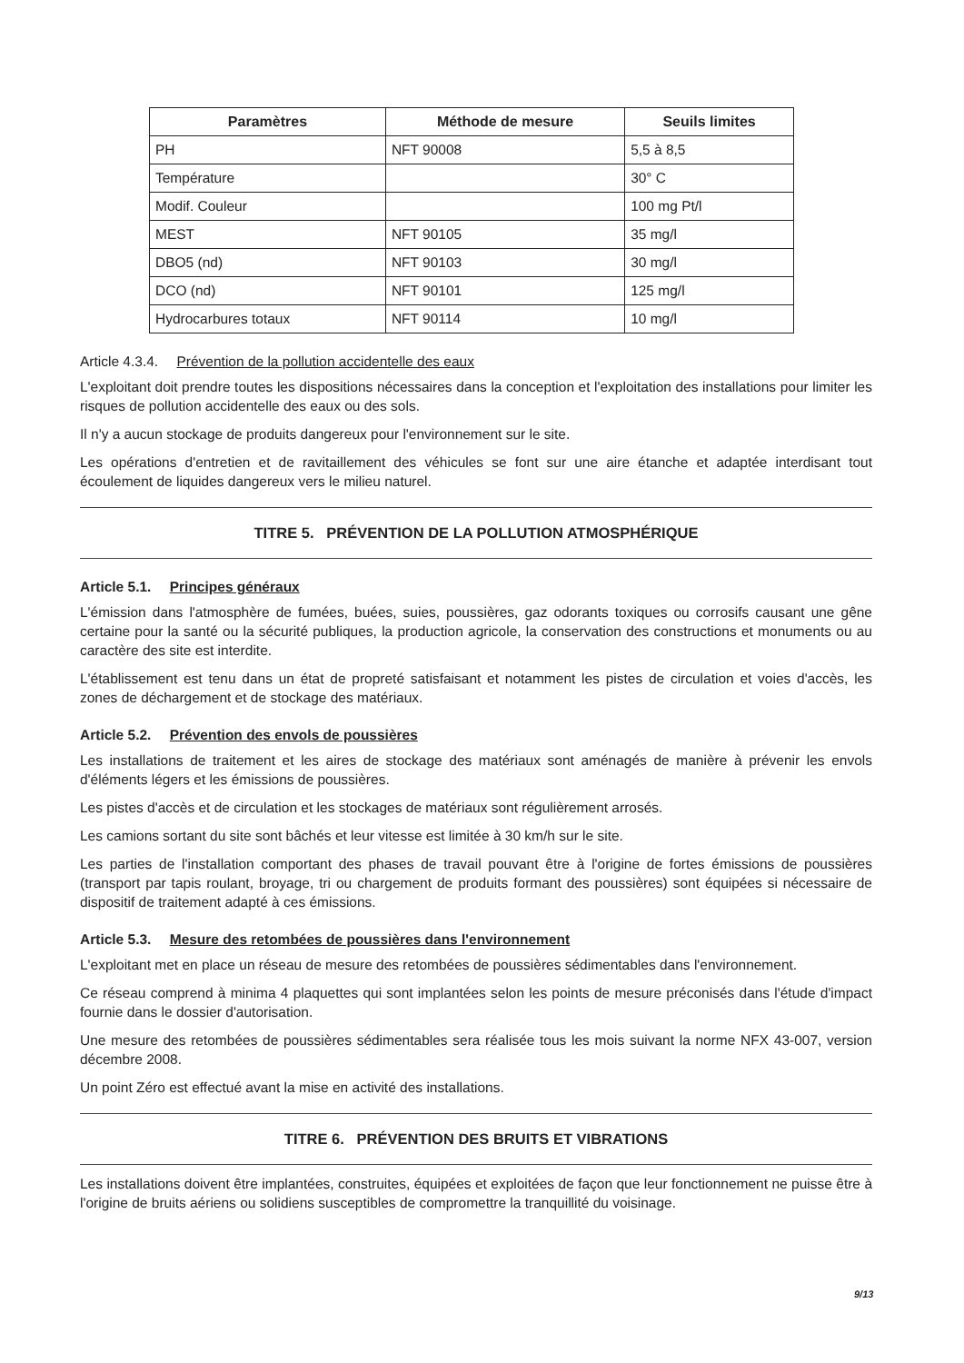| Paramètres | Méthode de mesure | Seuils limites |
| --- | --- | --- |
| PH | NFT 90008 | 5,5 à 8,5 |
| Température | | 30° C |
| Modif. Couleur | | 100 mg Pt/l |
| MEST | NFT 90105 | 35 mg/l |
| DBO5 (nd) | NFT 90103 | 30 mg/l |
| DCO (nd) | NFT 90101 | 125 mg/l |
| Hydrocarbures totaux | NFT 90114 | 10 mg/l |
Article 4.3.4. Prévention de la pollution accidentelle des eaux
L'exploitant doit prendre toutes les dispositions nécessaires dans la conception et l'exploitation des installations pour limiter les risques de pollution accidentelle des eaux ou des sols.
Il n'y a aucun stockage de produits dangereux pour l'environnement sur le site.
Les opérations d'entretien et de ravitaillement des véhicules se font sur une aire étanche et adaptée interdisant tout écoulement de liquides dangereux vers le milieu naturel.
TITRE 5. PRÉVENTION DE LA POLLUTION ATMOSPHÉRIQUE
Article 5.1. Principes généraux
L'émission dans l'atmosphère de fumées, buées, suies, poussières, gaz odorants toxiques ou corrosifs causant une gêne certaine pour la santé ou la sécurité publiques, la production agricole, la conservation des constructions et monuments ou au caractère des site est interdite.
L'établissement est tenu dans un état de propreté satisfaisant et notamment les pistes de circulation et voies d'accès, les zones de déchargement et de stockage des matériaux.
Article 5.2. Prévention des envols de poussières
Les installations de traitement et les aires de stockage des matériaux sont aménagés de manière à prévenir les envols d'éléments légers et les émissions de poussières.
Les pistes d'accès et de circulation et les stockages de matériaux sont régulièrement arrosés.
Les camions sortant du site sont bâchés et leur vitesse est limitée à 30 km/h sur le site.
Les parties de l'installation comportant des phases de travail pouvant être à l'origine de fortes émissions de poussières (transport par tapis roulant, broyage, tri ou chargement de produits formant des poussières) sont équipées si nécessaire de dispositif de traitement adapté à ces émissions.
Article 5.3. Mesure des retombées de poussières dans l'environnement
L'exploitant met en place un réseau de mesure des retombées de poussières sédimentables dans l'environnement.
Ce réseau comprend à minima 4 plaquettes qui sont implantées selon les points de mesure préconisés dans l'étude d'impact fournie dans le dossier d'autorisation.
Une mesure des retombées de poussières sédimentables sera réalisée tous les mois suivant la norme NFX 43-007, version décembre 2008.
Un point Zéro est effectué avant la mise en activité des installations.
TITRE 6. PRÉVENTION DES BRUITS ET VIBRATIONS
Les installations doivent être implantées, construites, équipées et exploitées de façon que leur fonctionnement ne puisse être à l'origine de bruits aériens ou solidiens susceptibles de compromettre la tranquillité du voisinage.
9/13